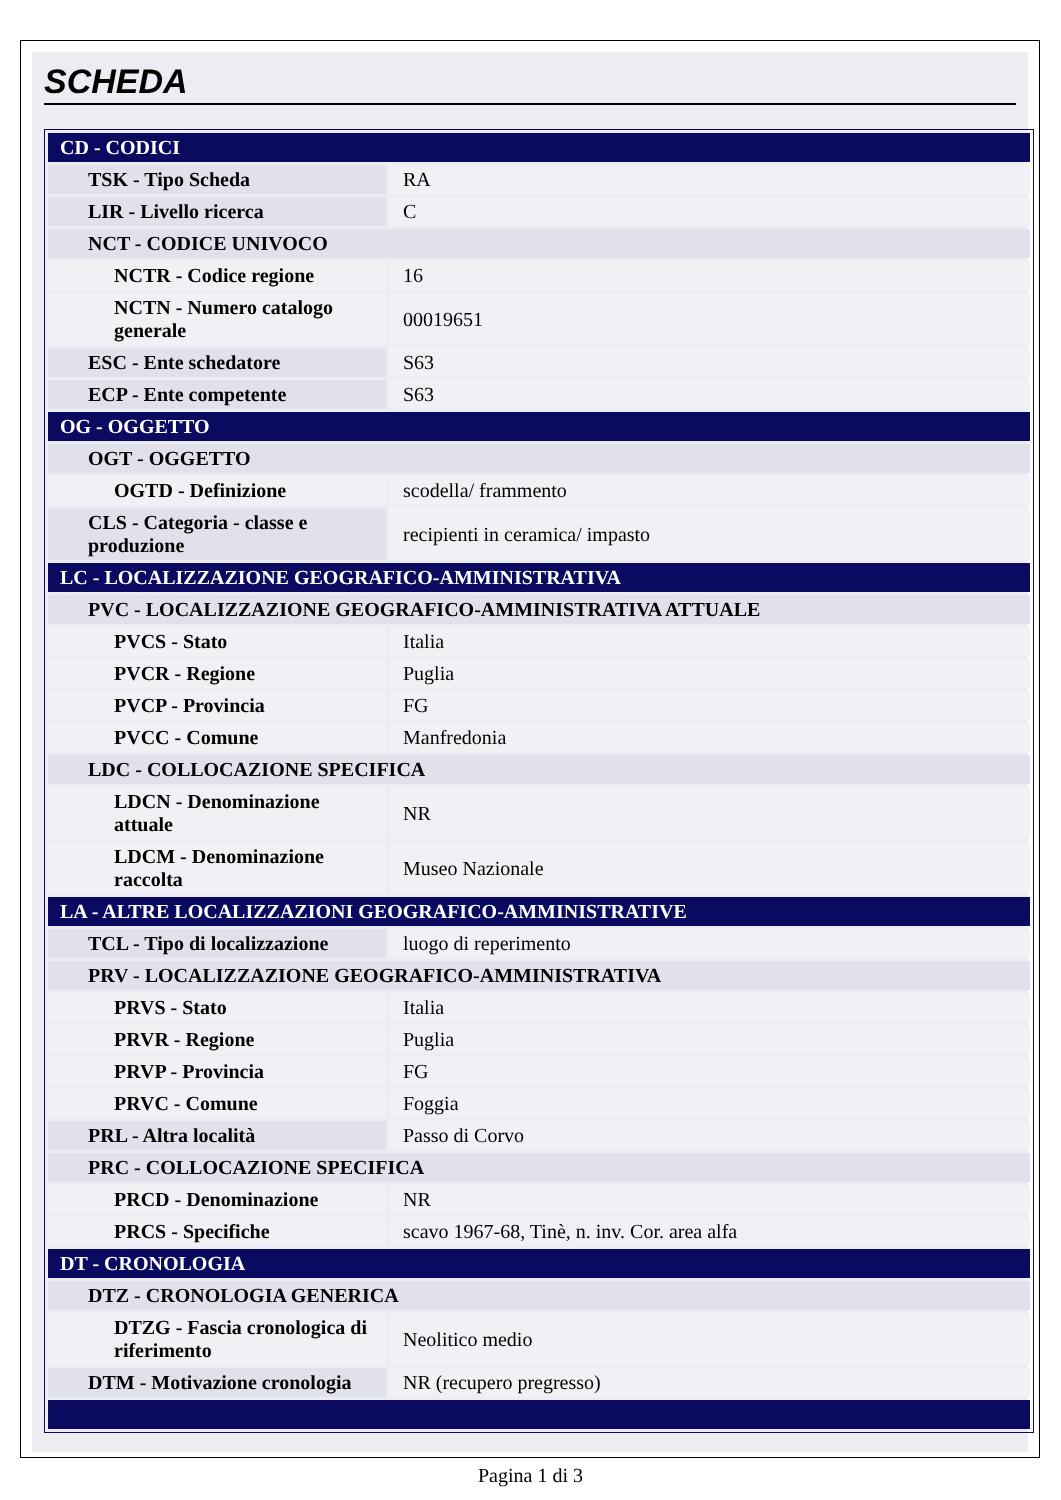SCHEDA
| CD - CODICI | |
| TSK - Tipo Scheda | RA |
| LIR - Livello ricerca | C |
| NCT - CODICE UNIVOCO | |
| NCTR - Codice regione | 16 |
| NCTN - Numero catalogo generale | 00019651 |
| ESC - Ente schedatore | S63 |
| ECP - Ente competente | S63 |
| OG - OGGETTO | |
| OGT - OGGETTO | |
| OGTD - Definizione | scodella/ frammento |
| CLS - Categoria - classe e produzione | recipienti in ceramica/ impasto |
| LC - LOCALIZZAZIONE GEOGRAFICO-AMMINISTRATIVA | |
| PVC - LOCALIZZAZIONE GEOGRAFICO-AMMINISTRATIVA ATTUALE | |
| PVCS - Stato | Italia |
| PVCR - Regione | Puglia |
| PVCP - Provincia | FG |
| PVCC - Comune | Manfredonia |
| LDC - COLLOCAZIONE SPECIFICA | |
| LDCN - Denominazione attuale | NR |
| LDCM - Denominazione raccolta | Museo Nazionale |
| LA - ALTRE LOCALIZZAZIONI GEOGRAFICO-AMMINISTRATIVE | |
| TCL - Tipo di localizzazione | luogo di reperimento |
| PRV - LOCALIZZAZIONE GEOGRAFICO-AMMINISTRATIVA | |
| PRVS - Stato | Italia |
| PRVR - Regione | Puglia |
| PRVP - Provincia | FG |
| PRVC - Comune | Foggia |
| PRL - Altra località | Passo di Corvo |
| PRC - COLLOCAZIONE SPECIFICA | |
| PRCD - Denominazione | NR |
| PRCS - Specifiche | scavo 1967-68, Tinè, n. inv. Cor. area alfa |
| DT - CRONOLOGIA | |
| DTZ - CRONOLOGIA GENERICA | |
| DTZG - Fascia cronologica di riferimento | Neolitico medio |
| DTM - Motivazione cronologia | NR (recupero pregresso) |
Pagina 1 di 3